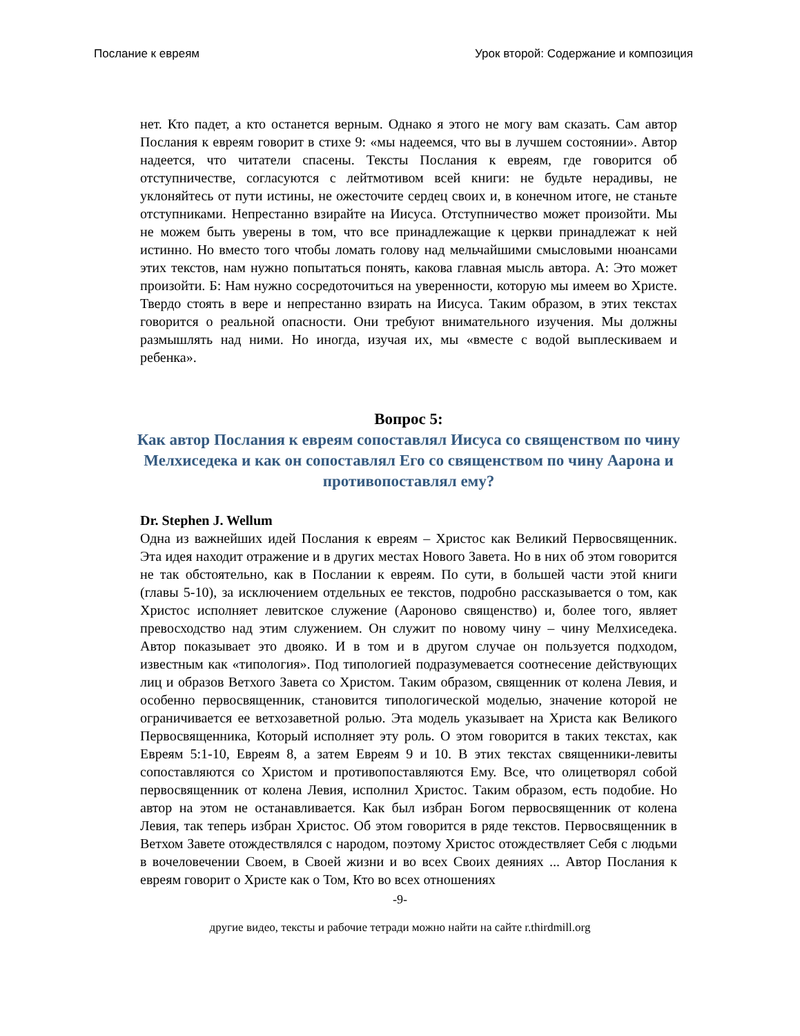Послание к евреям Урок второй: Содержание и композиция
нет. Кто падет, а кто останется верным. Однако я этого не могу вам сказать. Сам автор Послания к евреям говорит в стихе 9: «мы надеемся, что вы в лучшем состоянии». Автор надеется, что читатели спасены. Тексты Послания к евреям, где говорится об отступничестве, согласуются с лейтмотивом всей книги: не будьте нерадивы, не уклоняйтесь от пути истины, не ожесточите сердец своих и, в конечном итоге, не станьте отступниками. Непрестанно взирайте на Иисуса. Отступничество может произойти. Мы не можем быть уверены в том, что все принадлежащие к церкви принадлежат к ней истинно. Но вместо того чтобы ломать голову над мельчайшими смысловыми нюансами этих текстов, нам нужно попытаться понять, какова главная мысль автора. А: Это может произойти. Б: Нам нужно сосредоточиться на уверенности, которую мы имеем во Христе. Твердо стоять в вере и непрестанно взирать на Иисуса. Таким образом, в этих текстах говорится о реальной опасности. Они требуют внимательного изучения. Мы должны размышлять над ними. Но иногда, изучая их, мы «вместе с водой выплескиваем и ребенка».
Вопрос 5:
Как автор Послания к евреям сопоставлял Иисуса со священством по чину Мелхиседека и как он сопоставлял Его со священством по чину Аарона и противопоставлял ему?
Dr. Stephen J. Wellum
Одна из важнейших идей Послания к евреям – Христос как Великий Первосвященник. Эта идея находит отражение и в других местах Нового Завета. Но в них об этом говорится не так обстоятельно, как в Послании к евреям. По сути, в большей части этой книги (главы 5-10), за исключением отдельных ее текстов, подробно рассказывается о том, как Христос исполняет левитское служение (Аароново священство) и, более того, являет превосходство над этим служением. Он служит по новому чину – чину Мелхиседека. Автор показывает это двояко. И в том и в другом случае он пользуется подходом, известным как «типология». Под типологией подразумевается соотнесение действующих лиц и образов Ветхого Завета со Христом. Таким образом, священник от колена Левия, и особенно первосвященник, становится типологической моделью, значение которой не ограничивается ее ветхозаветной ролью. Эта модель указывает на Христа как Великого Первосвященника, Который исполняет эту роль. О этом говорится в таких текстах, как Евреям 5:1-10, Евреям 8, а затем Евреям 9 и 10. В этих текстах священники-левиты сопоставляются со Христом и противопоставляются Ему. Все, что олицетворял собой первосвященник от колена Левия, исполнил Христос. Таким образом, есть подобие. Но автор на этом не останавливается. Как был избран Богом первосвященник от колена Левия, так теперь избран Христос. Об этом говорится в ряде текстов. Первосвященник в Ветхом Завете отождествлялся с народом, поэтому Христос отождествляет Себя с людьми в вочеловечении Своем, в Своей жизни и во всех Своих деяниях ... Автор Послания к евреям говорит о Христе как о Том, Кто во всех отношениях
-9-
другие видео, тексты и рабочие тетради можно найти на сайте r.thirdmill.org